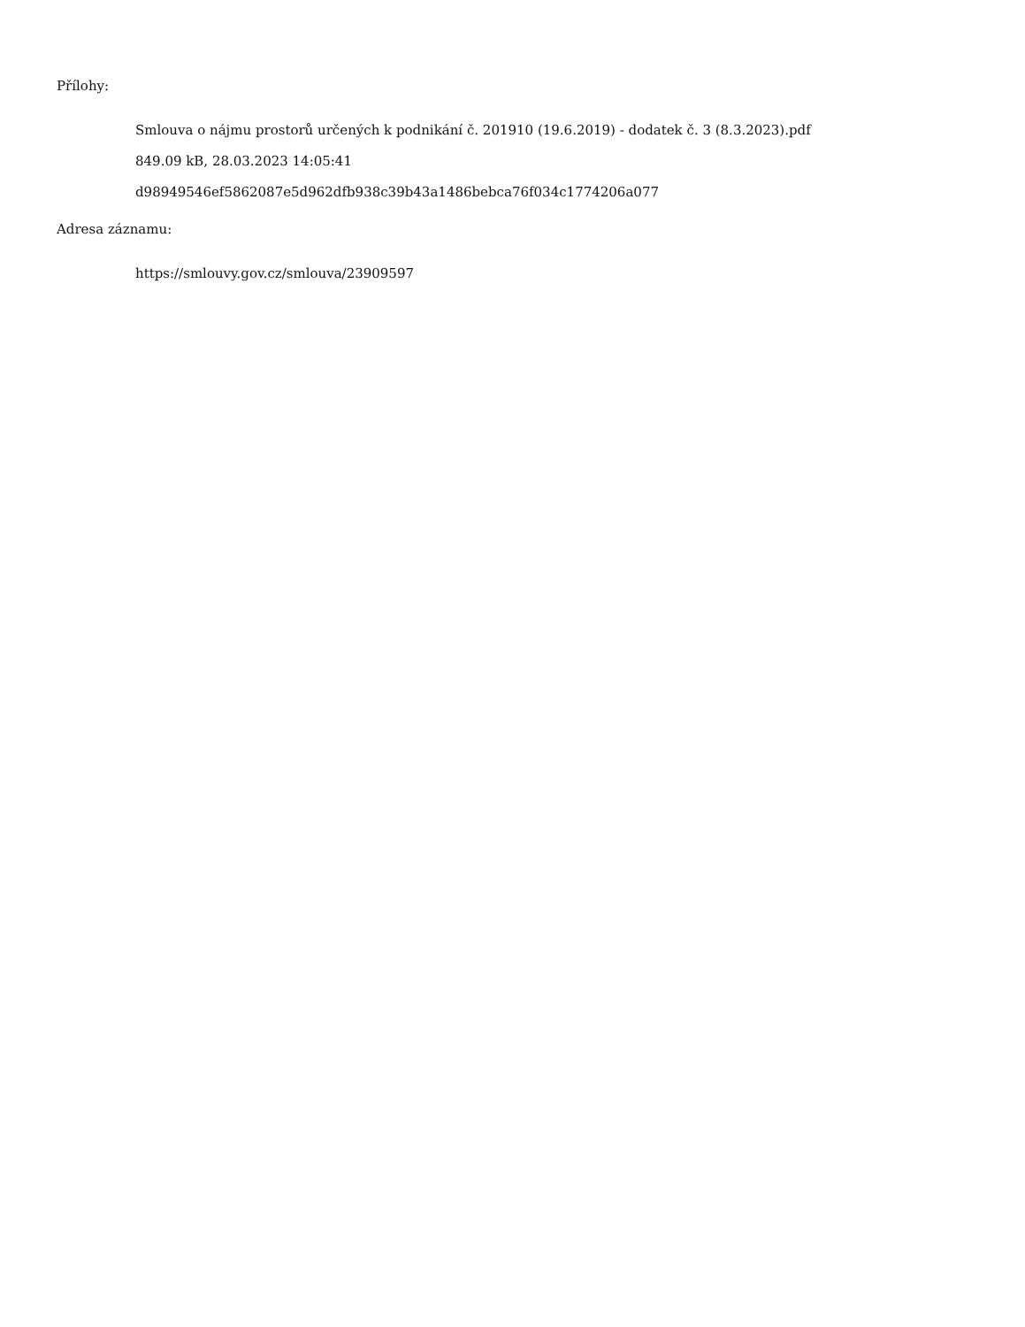Přílohy:
Smlouva o nájmu prostorů určených k podnikání č. 201910 (19.6.2019) - dodatek č. 3 (8.3.2023).pdf
849.09 kB, 28.03.2023 14:05:41
d98949546ef5862087e5d962dfb938c39b43a1486bebca76f034c1774206a077
Adresa záznamu:
https://smlouvy.gov.cz/smlouva/23909597